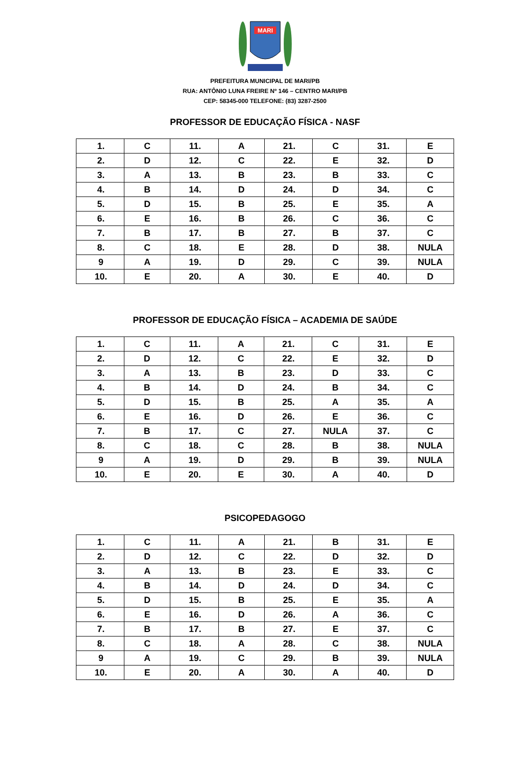MARI
PREFEITURA MUNICIPAL DE MARI/PB
RUA: ANTÔNIO LUNA FREIRE Nº 146 – CENTRO MARI/PB
CEP: 58345-000 TELEFONE: (83) 3287-2500
PROFESSOR DE EDUCAÇÃO FÍSICA - NASF
| 1. | C | 11. | A | 21. | C | 31. | E |
| 2. | D | 12. | C | 22. | E | 32. | D |
| 3. | A | 13. | B | 23. | B | 33. | C |
| 4. | B | 14. | D | 24. | D | 34. | C |
| 5. | D | 15. | B | 25. | E | 35. | A |
| 6. | E | 16. | B | 26. | C | 36. | C |
| 7. | B | 17. | B | 27. | B | 37. | C |
| 8. | C | 18. | E | 28. | D | 38. | NULA |
| 9 | A | 19. | D | 29. | C | 39. | NULA |
| 10. | E | 20. | A | 30. | E | 40. | D |
PROFESSOR DE EDUCAÇÃO FÍSICA – ACADEMIA DE SAÚDE
| 1. | C | 11. | A | 21. | C | 31. | E |
| 2. | D | 12. | C | 22. | E | 32. | D |
| 3. | A | 13. | B | 23. | D | 33. | C |
| 4. | B | 14. | D | 24. | B | 34. | C |
| 5. | D | 15. | B | 25. | A | 35. | A |
| 6. | E | 16. | D | 26. | E | 36. | C |
| 7. | B | 17. | C | 27. | NULA | 37. | C |
| 8. | C | 18. | C | 28. | B | 38. | NULA |
| 9 | A | 19. | D | 29. | B | 39. | NULA |
| 10. | E | 20. | E | 30. | A | 40. | D |
PSICOPEDAGOGO
| 1. | C | 11. | A | 21. | B | 31. | E |
| 2. | D | 12. | C | 22. | D | 32. | D |
| 3. | A | 13. | B | 23. | E | 33. | C |
| 4. | B | 14. | D | 24. | D | 34. | C |
| 5. | D | 15. | B | 25. | E | 35. | A |
| 6. | E | 16. | D | 26. | A | 36. | C |
| 7. | B | 17. | B | 27. | E | 37. | C |
| 8. | C | 18. | A | 28. | C | 38. | NULA |
| 9 | A | 19. | C | 29. | B | 39. | NULA |
| 10. | E | 20. | A | 30. | A | 40. | D |